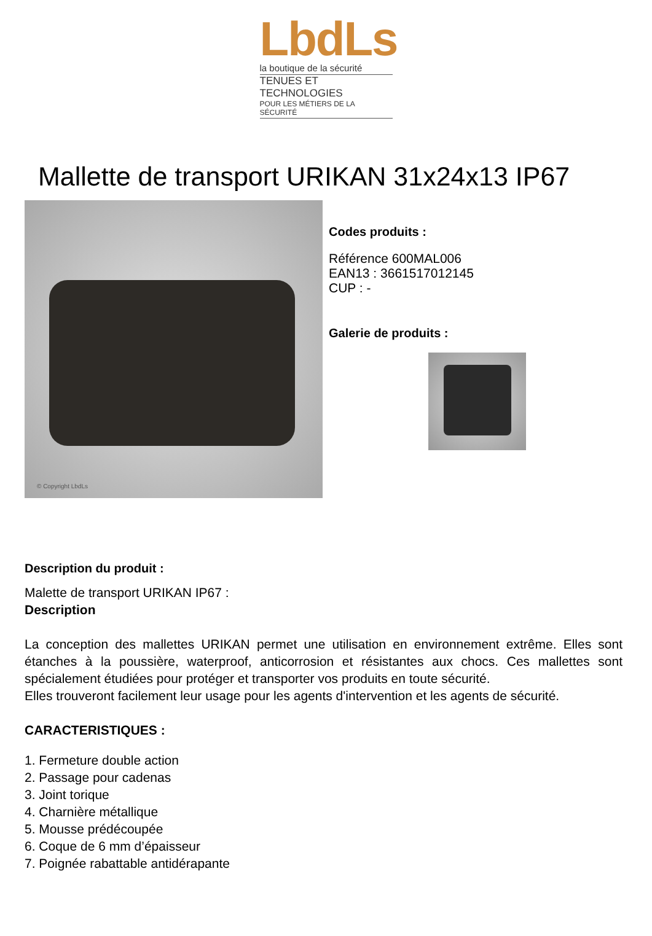LbdLs
la boutique de la sécurité
TENUES ET TECHNOLOGIES
POUR LES MÉTIERS DE LA SÉCURITÉ
Mallette de transport URIKAN 31x24x13 IP67
© Copyright LbdLs
Codes produits :
Référence 600MAL006
EAN13 : 3661517012145
CUP : -
Galerie de produits :
Description du produit :
Malette de transport URIKAN IP67 :
Description
La conception des mallettes URIKAN permet une utilisation en environnement extrême. Elles sont étanches à la poussière, waterproof, anticorrosion et résistantes aux chocs. Ces mallettes sont spécialement étudiées pour protéger et transporter vos produits en toute sécurité.
Elles trouveront facilement leur usage pour les agents d'intervention et les agents de sécurité.
CARACTERISTIQUES :
1. Fermeture double action
2. Passage pour cadenas
3. Joint torique
4. Charnière métallique
5. Mousse prédécoupée
6. Coque de 6 mm d’épaisseur
7. Poignée rabattable antidérapante